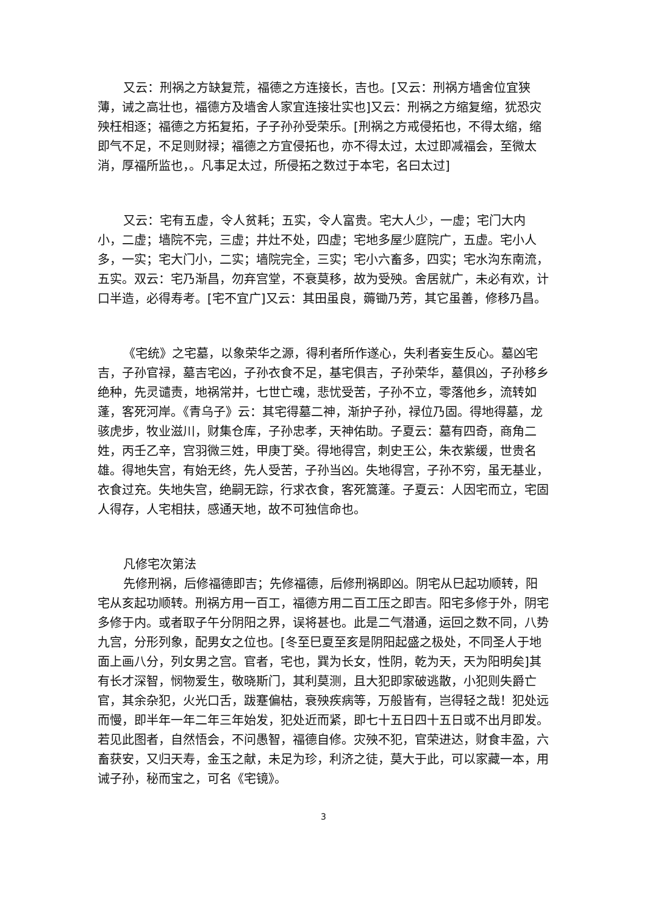又云：刑祸之方缺复荒，福德之方连接长，吉也。[又云：刑祸方墙舍位宜狭薄，诫之高壮也，福德方及墙舍人家宜连接壮实也]又云：刑祸之方缩复缩，犹恐灾殃枉相逐；福德之方拓复拓，子子孙孙受荣乐。[刑祸之方戒侵拓也，不得太缩，缩即气不足，不足则财禄；福德之方宜侵拓也，亦不得太过，太过即减福会，至微太消，厚福所监也，。凡事足太过，所侵拓之数过于本宅，名曰太过]
又云：宅有五虚，令人贫耗；五实，令人富贵。宅大人少，一虚；宅门大内小，二虚；墙院不完，三虚；井灶不处，四虚；宅地多屋少庭院广，五虚。宅小人多，一实；宅大门小，二实；墙院完全，三实；宅小六畜多，四实；宅水沟东南流，五实。双云：宅乃渐昌，勿弃宫堂，不衰莫移，故为受殃。舍居就广，未必有欢，计口半造，必得寿考。[宅不宜广]又云：其田虽良，薅锄乃芳，其它虽善，修移乃昌。
《宅统》之宅墓，以象荣华之源，得利者所作遂心，失利者妄生反心。墓凶宅吉，子孙官禄，墓吉宅凶，子孙衣食不足，基宅俱吉，子孙荣华，墓俱凶，子孙移乡绝种，先灵谴责，地祸常并，七世亡魂，悲忧受苦，子孙不立，零落他乡，流转如蓬，客死河岸。《青乌子》云：其宅得墓二神，渐护子孙，禄位乃固。得地得墓，龙骇虎步，牧业滋川，财集仓库，子孙忠孝，天神佑助。子夏云：墓有四奇，商角二姓，丙壬乙辛，宫羽微三姓，甲庚丁癸。得地得宫，刺史王公，朱衣紫缓，世贵名雄。得地失宫，有始无终，先人受苦，子孙当凶。失地得宫，子孙不穷，虽无基业，衣食过充。失地失宫，绝嗣无踪，行求衣食，客死篙蓬。子夏云：人因宅而立，宅固人得存，人宅相扶，感通天地，故不可独信命也。
凡修宅次第法
先修刑祸，后修福德即吉；先修福德，后修刑祸即凶。阴宅从巳起功顺转，阳宅从亥起功顺转。刑祸方用一百工，福德方用二百工压之即吉。阳宅多修于外，阴宅多修于内。或者取子午分阴阳之界，误将甚也。此是二气潜通，运回之数不同，八势九宫，分形列象，配男女之位也。[冬至巳夏至亥是阴阳起盛之极处，不同圣人于地面上画八分，列女男之宫。官者，宅也，巽为长女，性阴，乾为天，天为阳明矣]其有长才深智，悯物爱生，敬晓斯门，其利莫测，且大犯即家破逃散，小犯则失爵亡官，其余杂犯，火光口舌，跋蹇偏枯，衰殃疾病等，万般皆有，岂得轻之哉！犯处远而慢，即半年一年二年三年始发，犯处近而紧，即七十五日四十五日或不出月即发。若见此图者，自然悟会，不问愚智，福德自修。灾殃不犯，官荣进达，财食丰盈，六畜获安，又归天寿，金玉之献，未足为珍，利济之徒，莫大于此，可以家藏一本，用诫子孙，秘而宝之，可名《宅镜》。
3